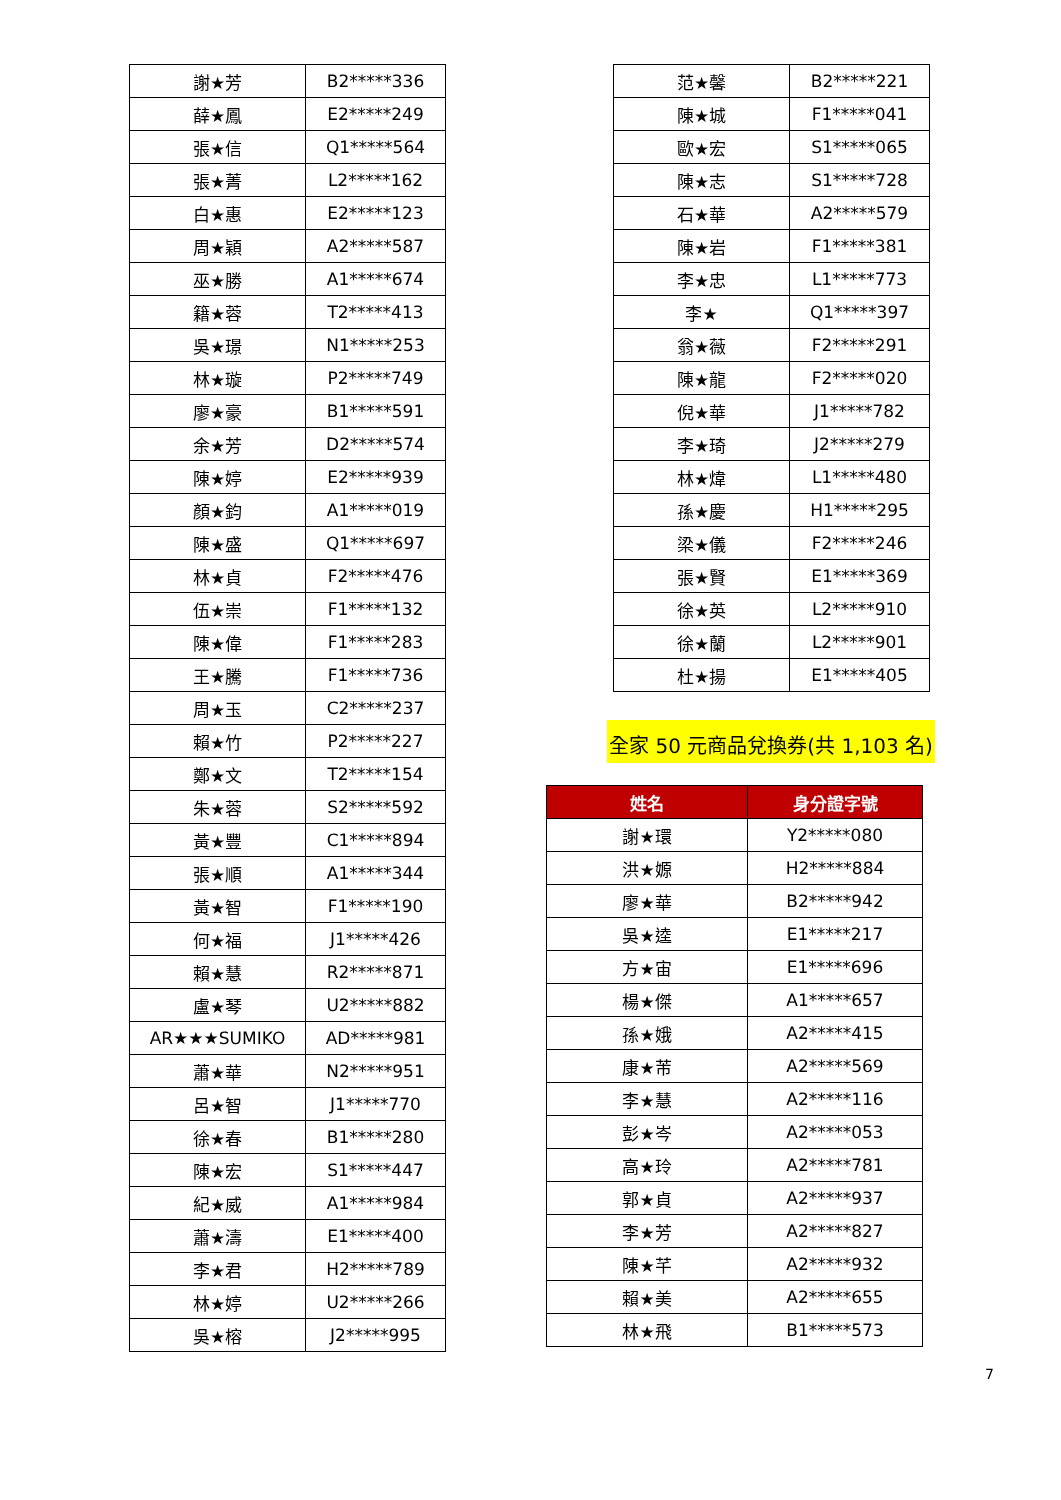| 謝★芳 | B2*****336 |
| 薛★鳳 | E2*****249 |
| 張★信 | Q1*****564 |
| 張★菁 | L2*****162 |
| 白★惠 | E2*****123 |
| 周★穎 | A2*****587 |
| 巫★勝 | A1*****674 |
| 籍★蓉 | T2*****413 |
| 吳★璟 | N1*****253 |
| 林★璇 | P2*****749 |
| 廖★豪 | B1*****591 |
| 余★芳 | D2*****574 |
| 陳★婷 | E2*****939 |
| 顏★鈞 | A1*****019 |
| 陳★盛 | Q1*****697 |
| 林★貞 | F2*****476 |
| 伍★崇 | F1*****132 |
| 陳★偉 | F1*****283 |
| 王★騰 | F1*****736 |
| 周★玉 | C2*****237 |
| 賴★竹 | P2*****227 |
| 鄭★文 | T2*****154 |
| 朱★蓉 | S2*****592 |
| 黃★豐 | C1*****894 |
| 張★順 | A1*****344 |
| 黃★智 | F1*****190 |
| 何★福 | J1*****426 |
| 賴★慧 | R2*****871 |
| 盧★琴 | U2*****882 |
| AR★★★SUMIKO | AD*****981 |
| 蕭★華 | N2*****951 |
| 呂★智 | J1*****770 |
| 徐★春 | B1*****280 |
| 陳★宏 | S1*****447 |
| 紀★威 | A1*****984 |
| 蕭★濤 | E1*****400 |
| 李★君 | H2*****789 |
| 林★婷 | U2*****266 |
| 吳★榕 | J2*****995 |
| 范★馨 | B2*****221 |
| 陳★城 | F1*****041 |
| 歐★宏 | S1*****065 |
| 陳★志 | S1*****728 |
| 石★華 | A2*****579 |
| 陳★岩 | F1*****381 |
| 李★忠 | L1*****773 |
| 李★ | Q1*****397 |
| 翁★薇 | F2*****291 |
| 陳★龍 | F2*****020 |
| 倪★華 | J1*****782 |
| 李★琦 | J2*****279 |
| 林★煒 | L1*****480 |
| 孫★慶 | H1*****295 |
| 梁★儀 | F2*****246 |
| 張★賢 | E1*****369 |
| 徐★英 | L2*****910 |
| 徐★蘭 | L2*****901 |
| 杜★揚 | E1*****405 |
全家 50 元商品兌換券(共 1,103 名)
| 姓名 | 身分證字號 |
| --- | --- |
| 謝★環 | Y2*****080 |
| 洪★嫄 | H2*****884 |
| 廖★華 | B2*****942 |
| 吳★逵 | E1*****217 |
| 方★宙 | E1*****696 |
| 楊★傑 | A1*****657 |
| 孫★娥 | A2*****415 |
| 康★芾 | A2*****569 |
| 李★慧 | A2*****116 |
| 彭★岑 | A2*****053 |
| 高★玲 | A2*****781 |
| 郭★貞 | A2*****937 |
| 李★芳 | A2*****827 |
| 陳★芊 | A2*****932 |
| 賴★美 | A2*****655 |
| 林★飛 | B1*****573 |
7